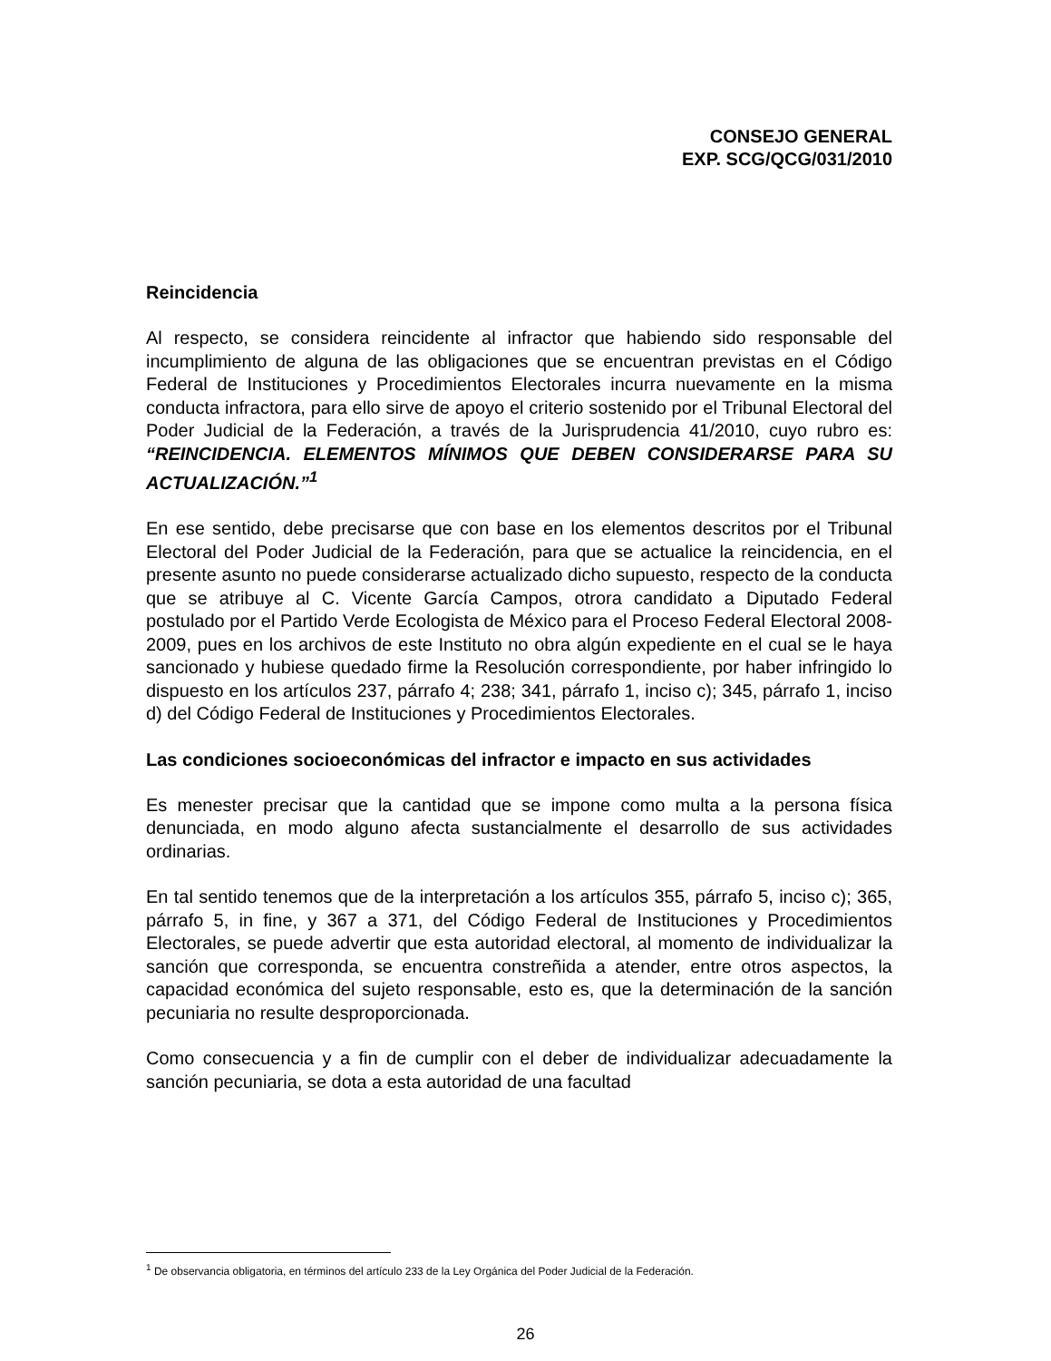CONSEJO GENERAL
EXP. SCG/QCG/031/2010
Reincidencia
Al respecto, se considera reincidente al infractor que habiendo sido responsable del incumplimiento de alguna de las obligaciones que se encuentran previstas en el Código Federal de Instituciones y Procedimientos Electorales incurra nuevamente en la misma conducta infractora, para ello sirve de apoyo el criterio sostenido por el Tribunal Electoral del Poder Judicial de la Federación, a través de la Jurisprudencia 41/2010, cuyo rubro es: “REINCIDENCIA. ELEMENTOS MÍNIMOS QUE DEBEN CONSIDERARSE PARA SU ACTUALIZACIÓN.”<sup>1</sup>
En ese sentido, debe precisarse que con base en los elementos descritos por el Tribunal Electoral del Poder Judicial de la Federación, para que se actualice la reincidencia, en el presente asunto no puede considerarse actualizado dicho supuesto, respecto de la conducta que se atribuye al C. Vicente García Campos, otrora candidato a Diputado Federal postulado por el Partido Verde Ecologista de México para el Proceso Federal Electoral 2008-2009, pues en los archivos de este Instituto no obra algún expediente en el cual se le haya sancionado y hubiese quedado firme la Resolución correspondiente, por haber infringido lo dispuesto en los artículos 237, párrafo 4; 238; 341, párrafo 1, inciso c); 345, párrafo 1, inciso d) del Código Federal de Instituciones y Procedimientos Electorales.
Las condiciones socioeconómicas del infractor e impacto en sus actividades
Es menester precisar que la cantidad que se impone como multa a la persona física denunciada, en modo alguno afecta sustancialmente el desarrollo de sus actividades ordinarias.
En tal sentido tenemos que de la interpretación a los artículos 355, párrafo 5, inciso c); 365, párrafo 5, in fine, y 367 a 371, del Código Federal de Instituciones y Procedimientos Electorales, se puede advertir que esta autoridad electoral, al momento de individualizar la sanción que corresponda, se encuentra constreñida a atender, entre otros aspectos, la capacidad económica del sujeto responsable, esto es, que la determinación de la sanción pecuniaria no resulte desproporcionada.
Como consecuencia y a fin de cumplir con el deber de individualizar adecuadamente la sanción pecuniaria, se dota a esta autoridad de una facultad
<sup>1</sup> De observancia obligatoria, en términos del artículo 233 de la Ley Orgánica del Poder Judicial de la Federación.
26